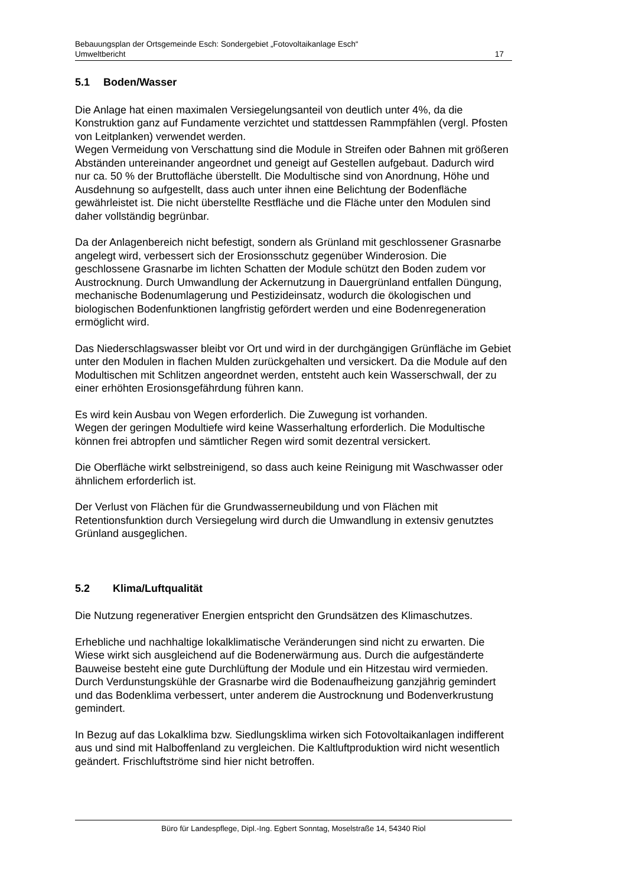Bebauungsplan der Ortsgemeinde Esch: Sondergebiet „Fotovoltaikanlage Esch“
Umweltbericht 17
5.1 Boden/Wasser
Die Anlage hat einen maximalen Versiegelungsanteil von deutlich unter 4%, da die Konstruktion ganz auf Fundamente verzichtet und stattdessen Rammpfählen (vergl. Pfosten von Leitplanken) verwendet werden.
Wegen Vermeidung von Verschattung sind die Module in Streifen oder Bahnen mit größeren Abständen untereinander angeordnet und geneigt auf Gestellen aufgebaut. Dadurch wird nur ca. 50 % der Bruttofläche überstellt. Die Modultische sind von Anordnung, Höhe und Ausdehnung so aufgestellt, dass auch unter ihnen eine Belichtung der Bodenfläche gewährleistet ist. Die nicht überstellte Restfläche und die Fläche unter den Modulen sind daher vollständig begrünbar.
Da der Anlagenbereich nicht befestigt, sondern als Grünland mit geschlossener Grasnarbe angelegt wird, verbessert sich der Erosionsschutz gegenüber Winderosion. Die geschlossene Grasnarbe im lichten Schatten der Module schützt den Boden zudem vor Austrocknung. Durch Umwandlung der Ackernutzung in Dauergrünland entfallen Düngung, mechanische Bodenumlagerung und Pestizideinsatz, wodurch die ökologischen und biologischen Bodenfunktionen langfristig gefördert werden und eine Bodenregeneration ermöglicht wird.
Das Niederschlagswasser bleibt vor Ort und wird in der durchgängigen Grünfläche im Gebiet unter den Modulen in flachen Mulden zurückgehalten und versickert. Da die Module auf den Modultischen mit Schlitzen angeordnet werden, entsteht auch kein Wasserschwall, der zu einer erhöhten Erosionsgefährdung führen kann.
Es wird kein Ausbau von Wegen erforderlich. Die Zuwegung ist vorhanden.
Wegen der geringen Modultiefe wird keine Wasserhaltung erforderlich. Die Modultische können frei abtropfen und sämtlicher Regen wird somit dezentral versickert.
Die Oberfläche wirkt selbstreinigend, so dass auch keine Reinigung mit Waschwasser oder ähnlichem erforderlich ist.
Der Verlust von Flächen für die Grundwasserneubildung und von Flächen mit Retentionsfunktion durch Versiegelung wird durch die Umwandlung in extensiv genutztes Grünland ausgeglichen.
5.2 Klima/Luftqualität
Die Nutzung regenerativer Energien entspricht den Grundsätzen des Klimaschutzes.
Erhebliche und nachhaltige lokalklimatische Veränderungen sind nicht zu erwarten. Die Wiese wirkt sich ausgleichend auf die Bodenerwärmung aus. Durch die aufgeständerte Bauweise besteht eine gute Durchlüftung der Module und ein Hitzestau wird vermieden. Durch Verdunstungskühle der Grasnarbe wird die Bodenaufheizung ganzjährig gemindert und das Bodenklima verbessert, unter anderem die Austrocknung und Bodenverkrustung gemindert.
In Bezug auf das Lokalklima bzw. Siedlungsklima wirken sich Fotovoltaikanlagen indifferent aus und sind mit Halboffenland zu vergleichen. Die Kaltluftproduktion wird nicht wesentlich geändert. Frischluftströme sind hier nicht betroffen.
Büro für Landespflege, Dipl.-Ing. Egbert Sonntag, Moselstraße 14, 54340 Riol